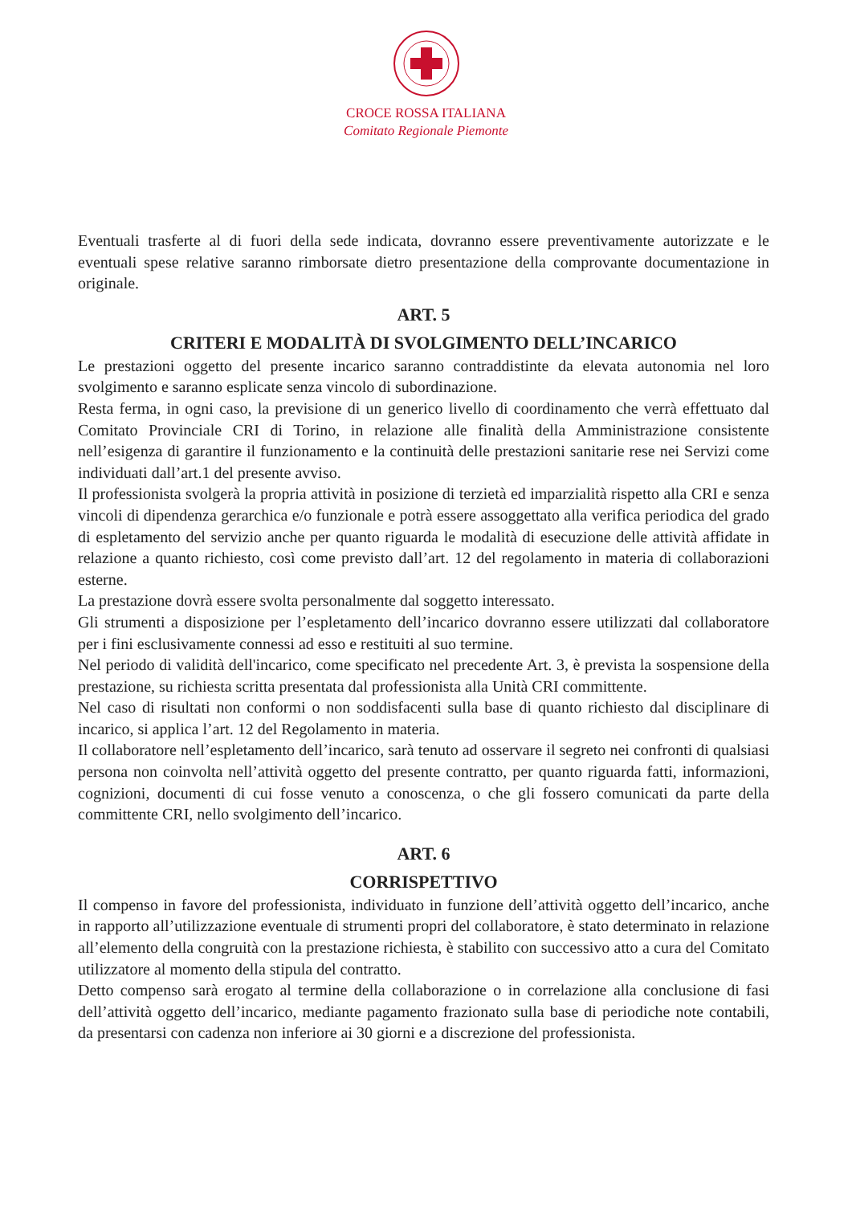CROCE ROSSA ITALIANA
Comitato Regionale Piemonte
Eventuali trasferte al di fuori della sede indicata, dovranno essere preventivamente autorizzate e le eventuali spese relative saranno rimborsate dietro presentazione della comprovante documentazione in originale.
ART. 5
CRITERI E MODALITÀ DI SVOLGIMENTO DELL’INCARICO
Le prestazioni oggetto del presente incarico saranno contraddistinte da elevata autonomia nel loro svolgimento e saranno esplicate senza vincolo di subordinazione.
Resta ferma, in ogni caso, la previsione di un generico livello di coordinamento che verrà effettuato dal Comitato Provinciale CRI di Torino, in relazione alle finalità della Amministrazione consistente nell’esigenza di garantire il funzionamento e la continuità delle prestazioni sanitarie rese nei Servizi come individuati dall’art.1 del presente avviso.
Il professionista svolgerà la propria attività in posizione di terzietà ed imparzialità rispetto alla CRI e senza vincoli di dipendenza gerarchica e/o funzionale e potrà essere assoggettato alla verifica periodica del grado di espletamento del servizio anche per quanto riguarda le modalità di esecuzione delle attività affidate in relazione a quanto richiesto, così come previsto dall’art. 12 del regolamento in materia di collaborazioni esterne.
La prestazione dovrà essere svolta personalmente dal soggetto interessato.
Gli strumenti a disposizione per l’espletamento dell’incarico dovranno essere utilizzati dal collaboratore per i fini esclusivamente connessi ad esso e restituiti al suo termine.
Nel periodo di validità dell'incarico, come specificato nel precedente Art. 3, è prevista la sospensione della prestazione, su richiesta scritta presentata dal professionista alla Unità CRI committente.
Nel caso di risultati non conformi o non soddisfacenti sulla base di quanto richiesto dal disciplinare di incarico, si applica l’art. 12 del Regolamento in materia.
Il collaboratore nell’espletamento dell’incarico, sarà tenuto ad osservare il segreto nei confronti di qualsiasi persona non coinvolta nell’attività oggetto del presente contratto, per quanto riguarda fatti, informazioni, cognizioni, documenti di cui fosse venuto a conoscenza, o che gli fossero comunicati da parte della committente CRI, nello svolgimento dell’incarico.
ART. 6
CORRISPETTIVO
Il compenso in favore del professionista, individuato in funzione dell’attività oggetto dell’incarico, anche in rapporto all’utilizzazione eventuale di strumenti propri del collaboratore, è stato determinato in relazione all’elemento della congruità con la prestazione richiesta, è stabilito con successivo atto a cura del Comitato utilizzatore al momento della stipula del contratto.
Detto compenso sarà erogato al termine della collaborazione o in correlazione alla conclusione di fasi dell’attività oggetto dell’incarico, mediante pagamento frazionato sulla base di periodiche note contabili, da presentarsi con cadenza non inferiore ai 30 giorni e a discrezione del professionista.